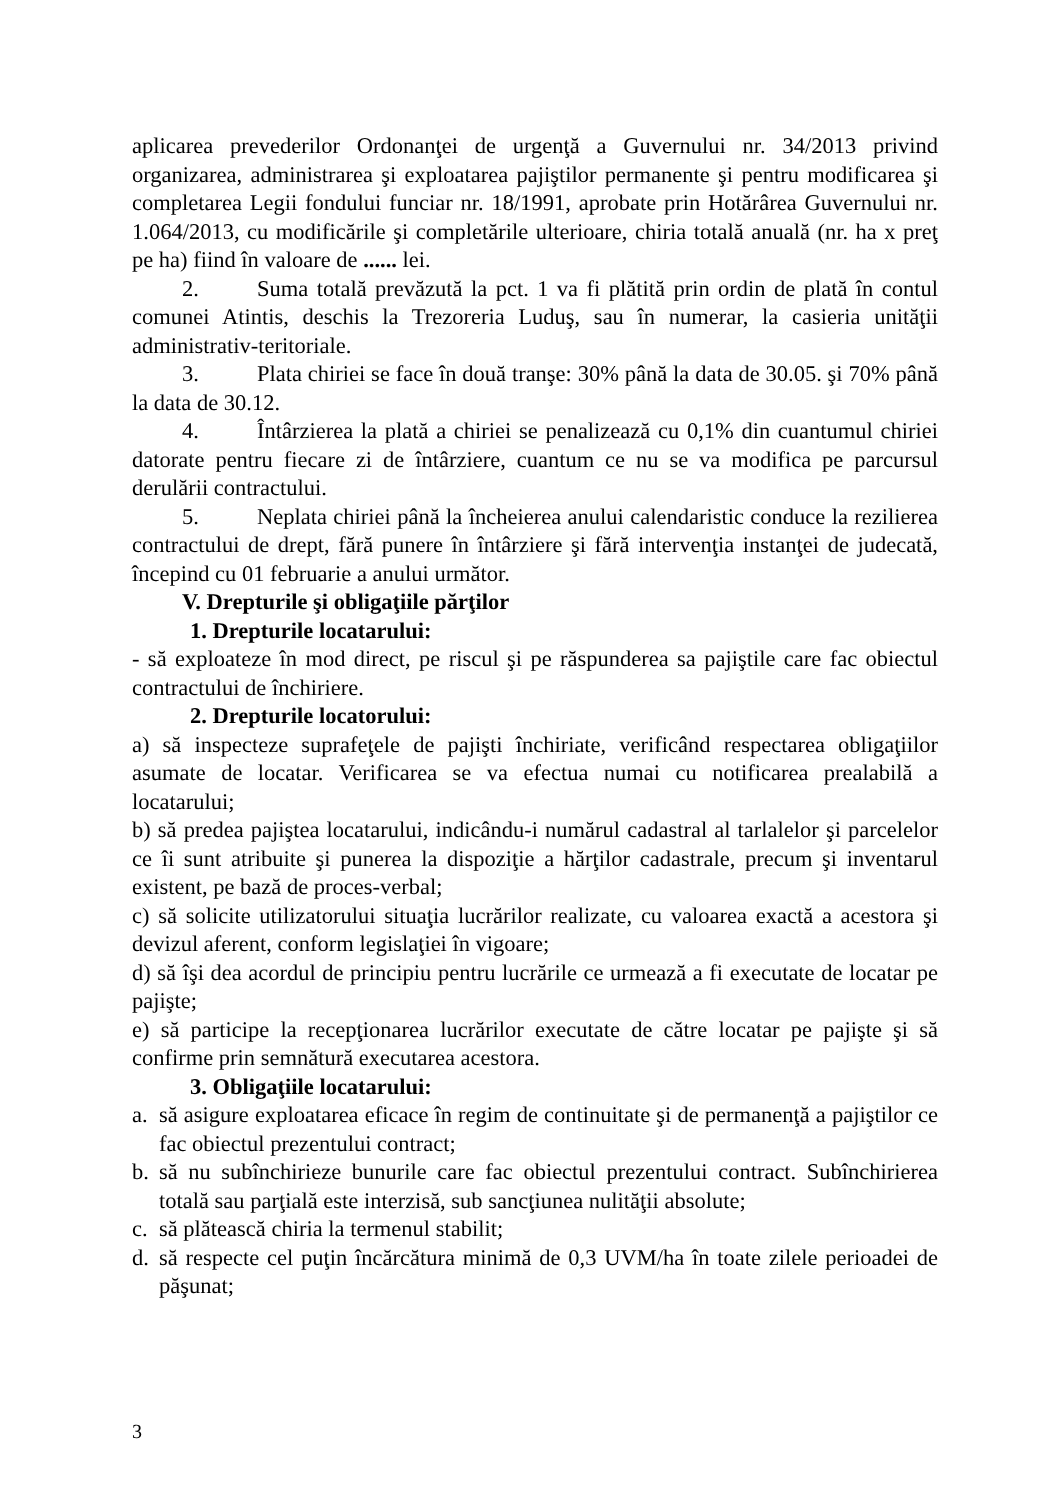aplicarea prevederilor Ordonanţei de urgenţă a Guvernului nr. 34/2013 privind organizarea, administrarea şi exploatarea pajiştilor permanente şi pentru modificarea şi completarea Legii fondului funciar nr. 18/1991, aprobate prin Hotărârea Guvernului nr. 1.064/2013, cu modificările şi completările ulterioare, chiria totală anuală (nr. ha x preţ pe ha) fiind în valoare de ...... lei.
2. Suma totală prevăzută la pct. 1 va fi plătită prin ordin de plată în contul comunei Atintis, deschis la Trezoreria Luduş, sau în numerar, la casieria unităţii administrativ-teritoriale.
3. Plata chiriei se face în două tranşe: 30% până la data de 30.05. şi 70% până la data de 30.12.
4. Întârzierea la plată a chiriei se penalizează cu 0,1% din cuantumul chiriei datorate pentru fiecare zi de întârziere, cuantum ce nu se va modifica pe parcursul derulării contractului.
5. Neplata chiriei până la încheierea anului calendaristic conduce la rezilierea contractului de drept, fără punere în întârziere şi fără intervenţia instanţei de judecată, începind cu 01 februarie a anului următor.
V. Drepturile şi obligaţiile părţilor
1. Drepturile locatarului:
- să exploateze în mod direct, pe riscul şi pe răspunderea sa pajiştile care fac obiectul contractului de închiriere.
2. Drepturile locatorului:
a) să inspecteze suprafeţele de pajişti închiriate, verificând respectarea obligaţiilor asumate de locatar. Verificarea se va efectua numai cu notificarea prealabilă a locatarului;
b) să predea pajiştea locatarului, indicându-i numărul cadastral al tarlalelor şi parcelelor ce îi sunt atribuite şi punerea la dispoziţie a hărţilor cadastrale, precum şi inventarul existent, pe bază de proces-verbal;
c) să solicite utilizatorului situaţia lucrărilor realizate, cu valoarea exactă a acestora şi devizul aferent, conform legislaţiei în vigoare;
d) să îşi dea acordul de principiu pentru lucrările ce urmează a fi executate de locatar pe pajişte;
e) să participe la recepţionarea lucrărilor executate de către locatar pe pajişte şi să confirme prin semnătură executarea acestora.
3. Obligaţiile locatarului:
a. să asigure exploatarea eficace în regim de continuitate şi de permanenţă a pajiştilor ce fac obiectul prezentului contract;
b. să nu subînchirieze bunurile care fac obiectul prezentului contract. Subînchirierea totală sau parţială este interzisă, sub sancţiunea nulităţii absolute;
c. să plătească chiria la termenul stabilit;
d. să respecte cel puţin încărcătura minimă de 0,3 UVM/ha în toate zilele perioadei de păşunat;
3